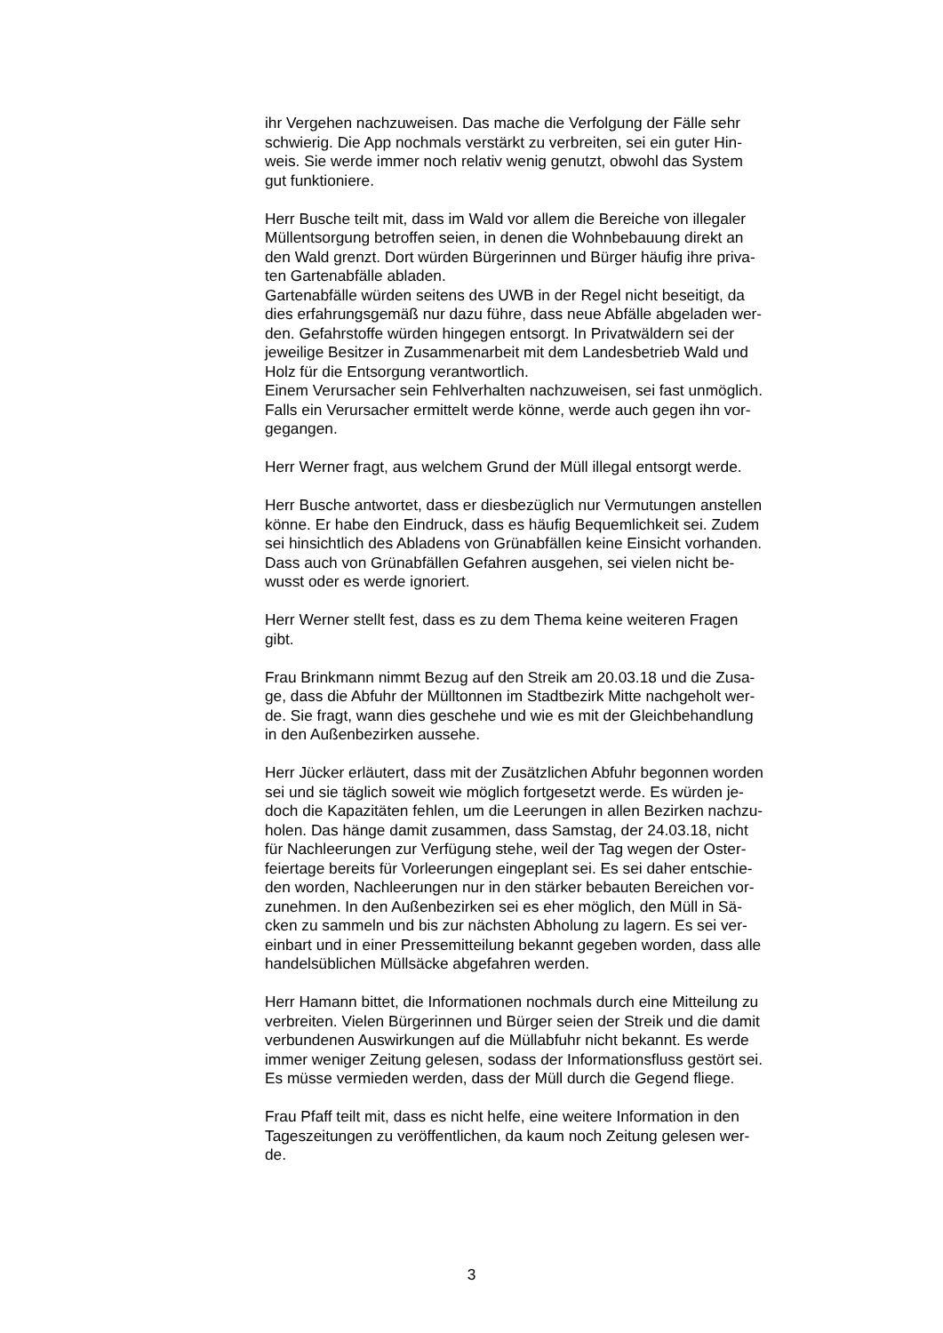ihr Vergehen nachzuweisen. Das mache die Verfolgung der Fälle sehr
schwierig. Die App nochmals verstärkt zu verbreiten, sei ein guter Hin-
weis. Sie werde immer noch relativ wenig genutzt, obwohl das System
gut funktioniere.
Herr Busche teilt mit, dass im Wald vor allem die Bereiche von illegaler
Müllentsorgung betroffen seien, in denen die Wohnbebauung direkt an
den Wald grenzt. Dort würden Bürgerinnen und Bürger häufig ihre priva-
ten Gartenabfälle abladen.
Gartenabfälle würden seitens des UWB in der Regel nicht beseitigt, da
dies erfahrungsgemäß nur dazu führe, dass neue Abfälle abgeladen wer-
den. Gefahrstoffe würden hingegen entsorgt. In Privatwäldern sei der
jeweilige Besitzer in Zusammenarbeit mit dem Landesbetrieb Wald und
Holz für die Entsorgung verantwortlich.
Einem Verursacher sein Fehlverhalten nachzuweisen, sei fast unmöglich.
Falls ein Verursacher ermittelt werde könne, werde auch gegen ihn vor-
gegangen.
Herr Werner fragt, aus welchem Grund der Müll illegal entsorgt werde.
Herr Busche antwortet, dass er diesbezüglich nur Vermutungen anstellen
könne. Er habe den Eindruck, dass es häufig Bequemlichkeit sei. Zudem
sei hinsichtlich des Abladens von Grünabfällen keine Einsicht vorhanden.
Dass auch von Grünabfällen Gefahren ausgehen, sei vielen nicht be-
wusst oder es werde ignoriert.
Herr Werner stellt fest, dass es zu dem Thema keine weiteren Fragen
gibt.
Frau Brinkmann nimmt Bezug auf den Streik am 20.03.18 und die Zusa-
ge, dass die Abfuhr der Mülltonnen im Stadtbezirk Mitte nachgeholt wer-
de. Sie fragt, wann dies geschehe und wie es mit der Gleichbehandlung
in den Außenbezirken aussehe.
Herr Jücker erläutert, dass mit der Zusätzlichen Abfuhr begonnen worden
sei und sie täglich soweit wie möglich fortgesetzt werde. Es würden je-
doch die Kapazitäten fehlen, um die Leerungen in allen Bezirken nachzu-
holen. Das hänge damit zusammen, dass Samstag, der 24.03.18, nicht
für Nachleerungen zur Verfügung stehe, weil der Tag wegen der Oster-
feiertage bereits für Vorleerungen eingeplant sei. Es sei daher entschie-
den worden, Nachleerungen nur in den stärker bebauten Bereichen vor-
zunehmen. In den Außenbezirken sei es eher möglich, den Müll in Sä-
cken zu sammeln und bis zur nächsten Abholung zu lagern. Es sei ver-
einbart und in einer Pressemitteilung bekannt gegeben worden, dass alle
handelsüblichen Müllsäcke abgefahren werden.
Herr Hamann bittet, die Informationen nochmals durch eine Mitteilung zu
verbreiten. Vielen Bürgerinnen und Bürger seien der Streik und die damit
verbundenen Auswirkungen auf die Müllabfuhr nicht bekannt. Es werde
immer weniger Zeitung gelesen, sodass der Informationsfluss gestört sei.
Es müsse vermieden werden, dass der Müll durch die Gegend fliege.
Frau Pfaff teilt mit, dass es nicht helfe, eine weitere Information in den
Tageszeitungen zu veröffentlichen, da kaum noch Zeitung gelesen wer-
de.
3